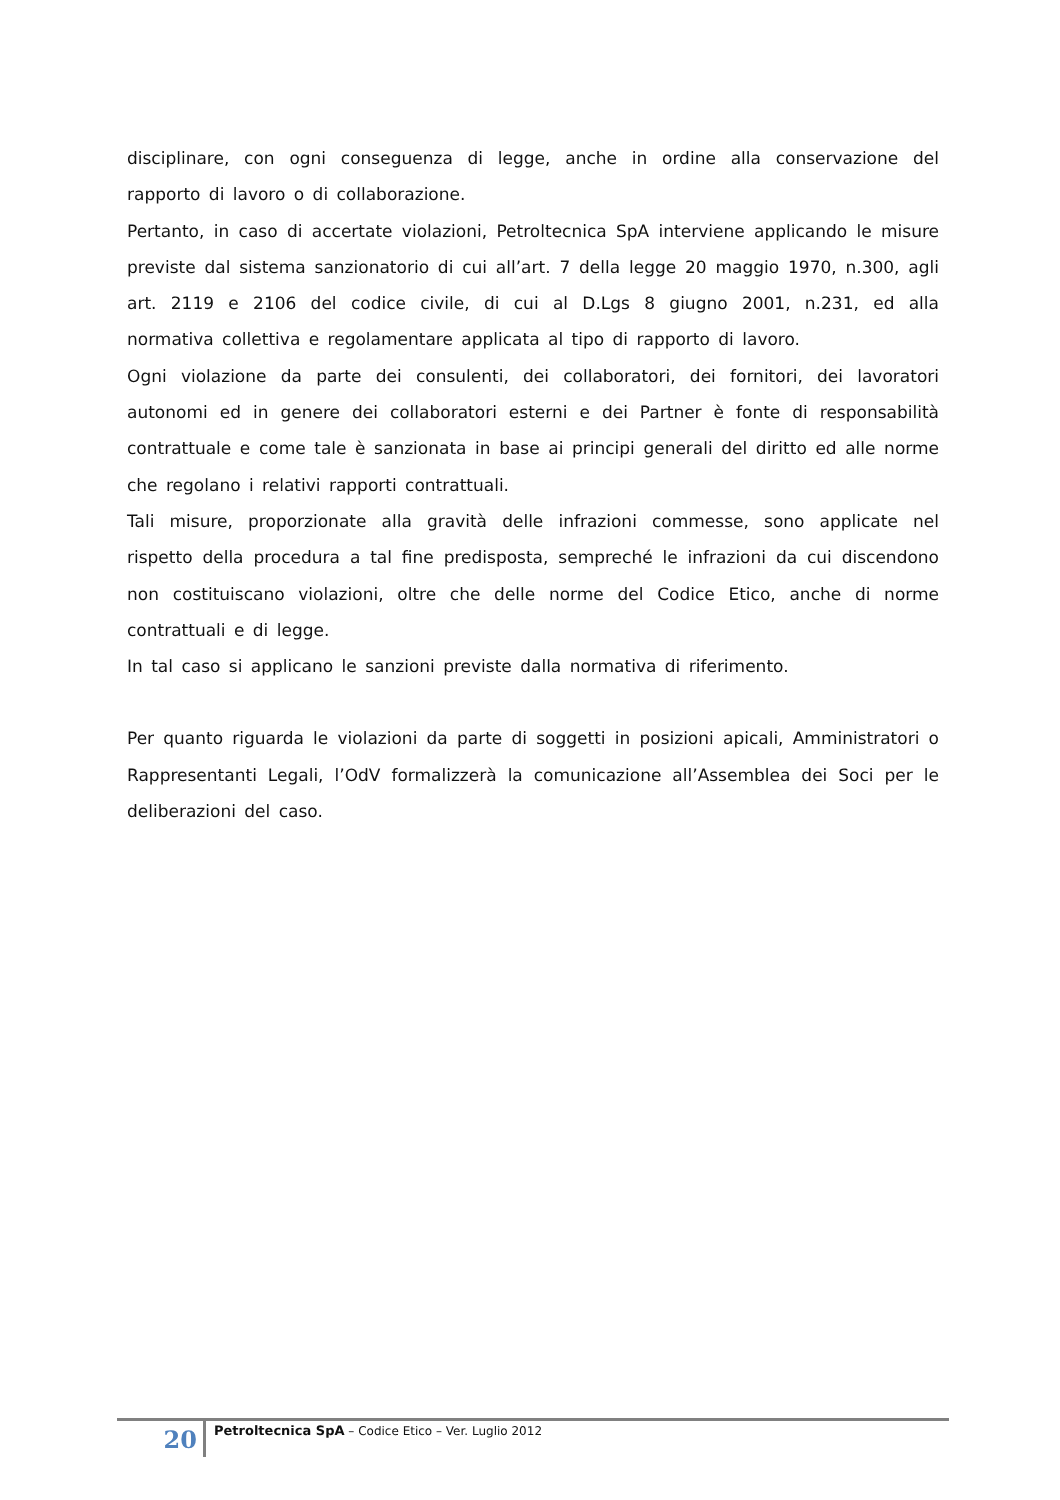disciplinare, con ogni conseguenza di legge, anche in ordine alla conservazione del rapporto di lavoro o di collaborazione.
Pertanto, in caso di accertate violazioni, Petroltecnica SpA interviene applicando le misure previste dal sistema sanzionatorio di cui all’art. 7 della legge 20 maggio 1970, n.300, agli art. 2119 e 2106 del codice civile, di cui al D.Lgs 8 giugno 2001, n.231, ed alla normativa collettiva e regolamentare applicata al tipo di rapporto di lavoro.
Ogni violazione da parte dei consulenti, dei collaboratori, dei fornitori, dei lavoratori autonomi ed in genere dei collaboratori esterni e dei Partner è fonte di responsabilità contrattuale e come tale è sanzionata in base ai principi generali del diritto ed alle norme che regolano i relativi rapporti contrattuali.
Tali misure, proporzionate alla gravità delle infrazioni commesse, sono applicate nel rispetto della procedura a tal fine predisposta, sempreché le infrazioni da cui discendono non costituiscano violazioni, oltre che delle norme del Codice Etico, anche di norme contrattuali e di legge.
In tal caso si applicano le sanzioni previste dalla normativa di riferimento.
Per quanto riguarda le violazioni da parte di soggetti in posizioni apicali, Amministratori o Rappresentanti Legali, l’OdV formalizzerà la comunicazione all’Assemblea dei Soci per le deliberazioni del caso.
20
Petroltecnica SpA – Codice Etico – Ver. Luglio 2012